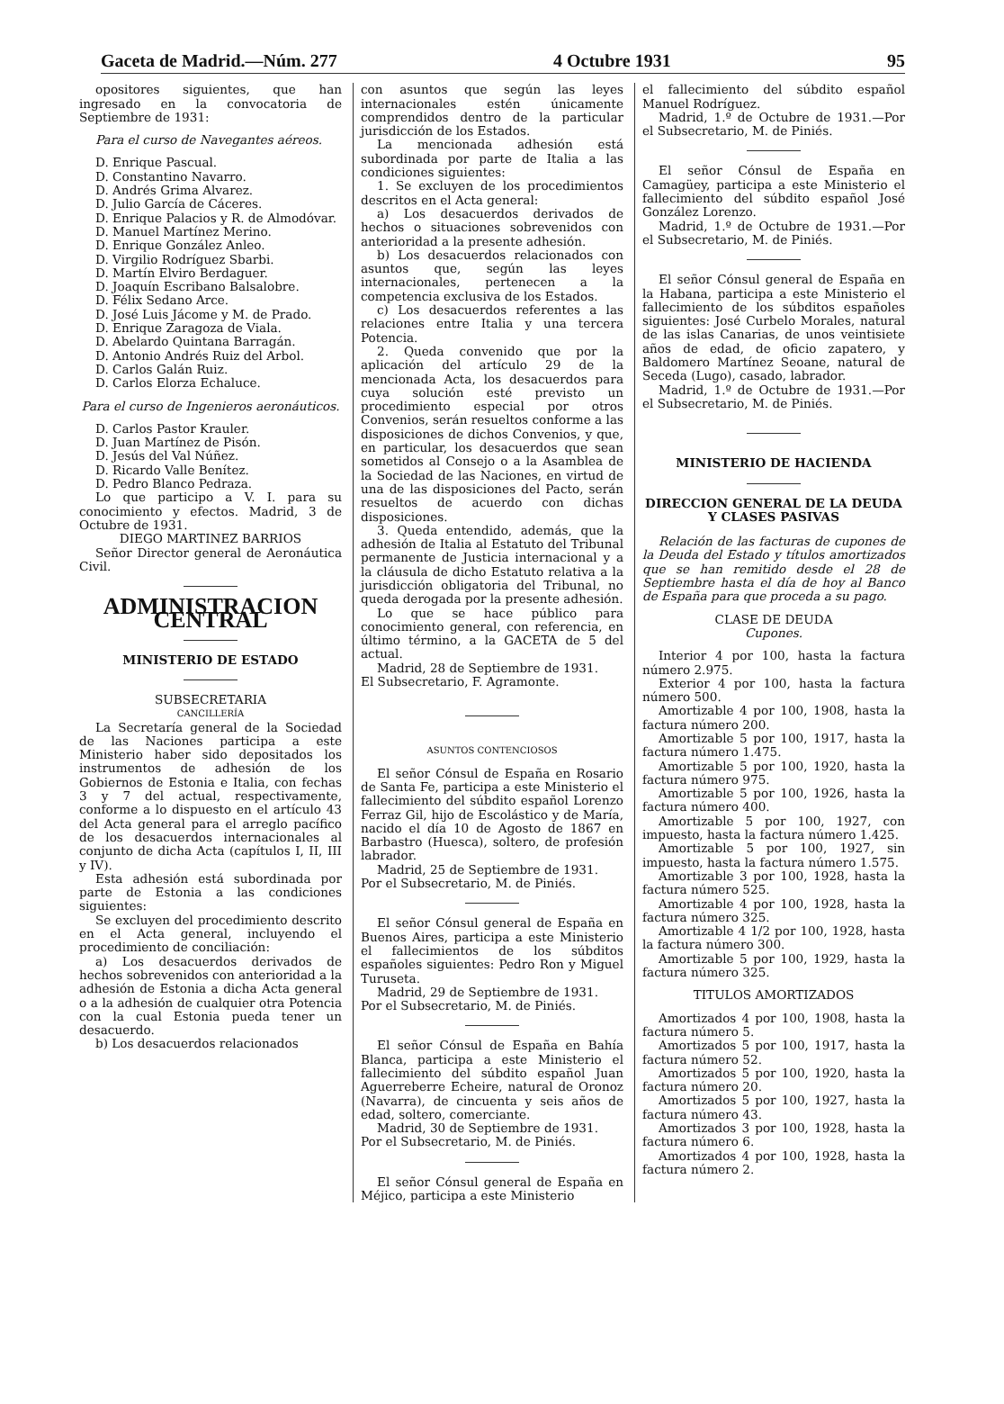Gaceta de Madrid.—Núm. 277 4 Octubre 1931 95
opositores siguientes, que han ingresado en la convocatoria de Septiembre de 1931:
Para el curso de Navegantes aéreos.
D. Enrique Pascual.
D. Constantino Navarro.
D. Andrés Grima Alvarez.
D. Julio García de Cáceres.
D. Enrique Palacios y R. de Almodóvar.
D. Manuel Martínez Merino.
D. Enrique González Anleo.
D. Virgilio Rodríguez Sbarbi.
D. Martín Elviro Berdaguer.
D. Joaquín Escribano Balsalobre.
D. Félix Sedano Arce.
D. José Luis Jácome y M. de Prado.
D. Enrique Zaragoza de Viala.
D. Abelardo Quintana Barragán.
D. Antonio Andrés Ruiz del Arbol.
D. Carlos Galán Ruiz.
D. Carlos Elorza Echaluce.
Para el curso de Ingenieros aeronáuticos.
D. Carlos Pastor Krauler.
D. Juan Martínez de Pisón.
D. Jesús del Val Núñez.
D. Ricardo Valle Benítez.
D. Pedro Blanco Pedraza.
Lo que participo a V. I. para su conocimiento y efectos. Madrid, 3 de Octubre de 1931.
DIEGO MARTINEZ BARRIOS
Señor Director general de Aeronáutica Civil.
ADMINISTRACION CENTRAL
MINISTERIO DE ESTADO
SUBSECRETARIA
CANCILLERÍA
La Secretaría general de la Sociedad de las Naciones participa a este Ministerio haber sido depositados los instrumentos de adhesión de los Gobiernos de Estonia e Italia, con fechas 3 y 7 del actual, respectivamente, conforme a lo dispuesto en el artículo 43 del Acta general para el arreglo pacífico de los desacuerdos internacionales al conjunto de dicha Acta (capítulos I, II, III y IV).
Esta adhesión está subordinada por parte de Estonia a las condiciones siguientes:
Se excluyen del procedimiento descrito en el Acta general, incluyendo el procedimiento de conciliación:
a) Los desacuerdos derivados de hechos sobrevenidos con anterioridad a la adhesión de Estonia a dicha Acta general o a la adhesión de cualquier otra Potencia con la cual Estonia pueda tener un desacuerdo.
b) Los desacuerdos relacionados
con asuntos que según las leyes internacionales estén únicamente comprendidos dentro de la particular jurisdicción de los Estados.
La mencionada adhesión está subordinada por parte de Italia a las condiciones siguientes:
1. Se excluyen de los procedimientos descritos en el Acta general:
a) Los desacuerdos derivados de hechos o situaciones sobrevenidos con anterioridad a la presente adhesión.
b) Los desacuerdos relacionados con asuntos que, según las leyes internacionales, pertenecen a la competencia exclusiva de los Estados.
c) Los desacuerdos referentes a las relaciones entre Italia y una tercera Potencia.
2. Queda convenido que por la aplicación del artículo 29 de la mencionada Acta, los desacuerdos para cuya solución esté previsto un procedimiento especial por otros Convenios, serán resueltos conforme a las disposiciones de dichos Convenios, y que, en particular, los desacuerdos que sean sometidos al Consejo o a la Asamblea de la Sociedad de las Naciones, en virtud de una de las disposiciones del Pacto, serán resueltos de acuerdo con dichas disposiciones.
3. Queda entendido, además, que la adhesión de Italia al Estatuto del Tribunal permanente de Justicia internacional y a la cláusula de dicho Estatuto relativa a la jurisdicción obligatoria del Tribunal, no queda derogada por la presente adhesión.
Lo que se hace público para conocimiento general, con referencia, en último término, a la GACETA de 5 del actual.
Madrid, 28 de Septiembre de 1931.
El Subsecretario, F. Agramonte.
ASUNTOS CONTENCIOSOS
El señor Cónsul de España en Rosario de Santa Fe, participa a este Ministerio el fallecimiento del súbdito español Lorenzo Ferraz Gil, hijo de Escolástico y de María, nacido el día 10 de Agosto de 1867 en Barbastro (Huesca), soltero, de profesión labrador.
Madrid, 25 de Septiembre de 1931.
Por el Subsecretario, M. de Piniés.
El señor Cónsul general de España en Buenos Aires, participa a este Ministerio el fallecimientos de los súbditos españoles siguientes: Pedro Ron y Miguel Turuseta.
Madrid, 29 de Septiembre de 1931.
Por el Subsecretario, M. de Piniés.
El señor Cónsul de España en Bahía Blanca, participa a este Ministerio el fallecimiento del súbdito español Juan Aguerreberre Echeire, natural de Oronoz (Navarra), de cincuenta y seis años de edad, soltero, comerciante.
Madrid, 30 de Septiembre de 1931.
Por el Subsecretario, M. de Piniés.
El señor Cónsul general de España en Méjico, participa a este Ministerio
el fallecimiento del súbdito español Manuel Rodríguez.
Madrid, 1.º de Octubre de 1931.—Por el Subsecretario, M. de Piniés.
El señor Cónsul de España en Camagüey, participa a este Ministerio el fallecimiento del súbdito español José González Lorenzo.
Madrid, 1.º de Octubre de 1931.—Por el Subsecretario, M. de Piniés.
El señor Cónsul general de España en la Habana, participa a este Ministerio el fallecimiento de los súbditos españoles siguientes: José Curbelo Morales, natural de las islas Canarias, de unos veintisiete años de edad, de oficio zapatero, y Baldomero Martínez Seoane, natural de Seceda (Lugo), casado, labrador.
Madrid, 1.º de Octubre de 1931.—Por el Subsecretario, M. de Piniés.
MINISTERIO DE HACIENDA
DIRECCION GENERAL DE LA DEUDA Y CLASES PASIVAS
Relación de las facturas de cupones de la Deuda del Estado y títulos amortizados que se han remitido desde el 28 de Septiembre hasta el día de hoy al Banco de España para que proceda a su pago.
CLASE DE DEUDA
Cupones.
Interior 4 por 100, hasta la factura número 2.975.
Exterior 4 por 100, hasta la factura número 500.
Amortizable 4 por 100, 1908, hasta la factura número 200.
Amortizable 5 por 100, 1917, hasta la factura número 1.475.
Amortizable 5 por 100, 1920, hasta la factura número 975.
Amortizable 5 por 100, 1926, hasta la factura número 400.
Amortizable 5 por 100, 1927, con impuesto, hasta la factura número 1.425.
Amortizable 5 por 100, 1927, sin impuesto, hasta la factura número 1.575.
Amortizable 3 por 100, 1928, hasta la factura número 525.
Amortizable 4 por 100, 1928, hasta la factura número 325.
Amortizable 4 1/2 por 100, 1928, hasta la factura número 300.
Amortizable 5 por 100, 1929, hasta la factura número 325.
TITULOS AMORTIZADOS
Amortizados 4 por 100, 1908, hasta la factura número 5.
Amortizados 5 por 100, 1917, hasta la factura número 52.
Amortizados 5 por 100, 1920, hasta la factura número 20.
Amortizados 5 por 100, 1927, hasta la factura número 43.
Amortizados 3 por 100, 1928, hasta la factura número 6.
Amortizados 4 por 100, 1928, hasta la factura número 2.